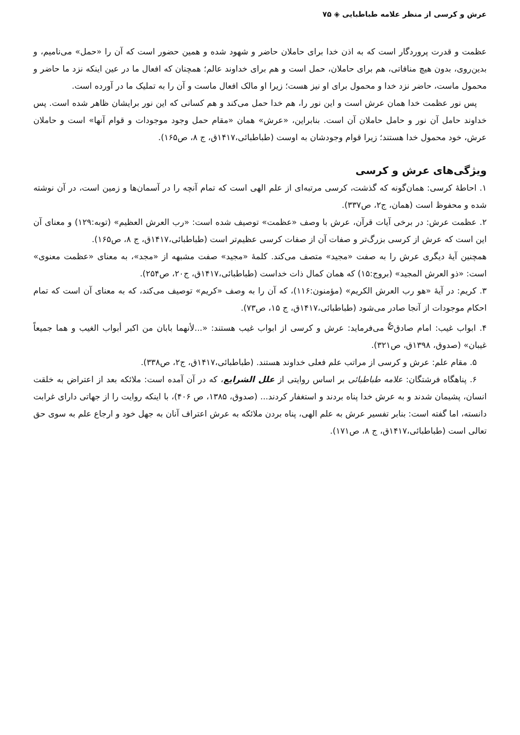عرش و کرسی از منظر علامه طباطبایی ◈ ۷۵
عظمت و قدرت پروردگار است که به اذن خدا برای حاملان حاضر و شهود شده و همین حضور است که آن را «حمل» می‌نامیم، و بدین‌روی، بدون هیچ منافاتی، هم برای حاملان، حمل است و هم برای خداوند عالم؛ همچنان که افعال ما در عین اینکه نزد ما حاضر و محمول ماست، حاضر نزد خدا و محمول برای او نیز هست؛ زیرا او مالک افعال ماست و آن را به تملیک ما در آورده است.
پس نور عظمت خدا همان عرش است و این نور را، هم خدا حمل می‌کند و هم کسانی که این نور برایشان ظاهر شده است. پس خداوند حامل آن نور و حامل حاملان آن است. بنابراین، «عرش» همان «مقام حمل وجود موجودات و قوام آنها» است و حاملان عرش، خود محمول خدا هستند؛ زیرا قوام وجودشان به اوست (طباطبائی،۱۴۱۷ق، ج ۸، ص۱۶۵).
ویژگی‌های عرش و کرسی
۱. احاطهٔ کرسی: همان‌گونه که گذشت، کرسی مرتبه‌ای از علم الهی است که تمام آنچه را در آسمان‌ها و زمین است، در آن نوشته شده و محفوظ است (همان، ج۲، ص۳۳۷).
۲. عظمت عرش: در برخی آیات قرآن، عرش با وصف «عظمت» توصیف شده است: «رب العرش العظیم» (توبه:۱۲۹) و معنای آن این است که عرش از کرسی بزرگ‌تر و صفات آن از صفات کرسی عظیم‌تر است (طباطبائی،۱۴۱۷ق، ج ۸، ص۱۶۵).
همچنین آیهٔ دیگری عرش را به صفت «مجید» متصف می‌کند. کلمهٔ «مجید» صفت مشبهه از «مجد»، به معنای «عظمت معنوی» است: «ذو العرش المجید» (بروج:۱۵) که همان کمال ذات خداست (طباطبائی،۱۴۱۷ق، ج۲۰، ص۲۵۴).
۳. کریم: در آیهٔ «هو رب العرش الکریم» (مؤمنون:۱۱۶)، که آن را به وصف «کریم» توصیف می‌کند، که به معنای آن است که تمام احکام موجودات از آنجا صادر می‌شود (طباطبائی،۱۴۱۷ق، ج ۱۵، ص۷۳).
۴. ابواب غیب: امام صادق<sup>؏</sup> می‌فرماید: عرش و کرسی از ابواب غیب هستند: «...لأنهما بابان من اکبر أبواب الغیب و هما جمیعاً غیبان» (صدوق، ۱۳۹۸ق، ص۳۲۱).
۵. مقام علم: عرش و کرسی از مراتب علم فعلی خداوند هستند. (طباطبائی،۱۴۱۷ق، ج۲، ص۳۳۸).
۶. پناهگاه فرشتگان: علامه طباطبائی بر اساس روایتی از علل الشرایع، که در آن آمده است: ملائکه بعد از اعتراض به خلقت انسان، پشیمان شدند و به عرش خدا پناه بردند و استغفار کردند... (صدوق، ۱۳۸۵، ص ۴۰۶)، با اینکه روایت را از جهاتی دارای غرابت دانسته، اما گفته است: بنابر تفسیر عرش به علم الهی، پناه بردن ملائکه به عرش اعتراف آنان به جهل خود و ارجاع علم به سوی حق تعالی است (طباطبائی،۱۴۱۷ق، ج ۸، ص۱۷۱).